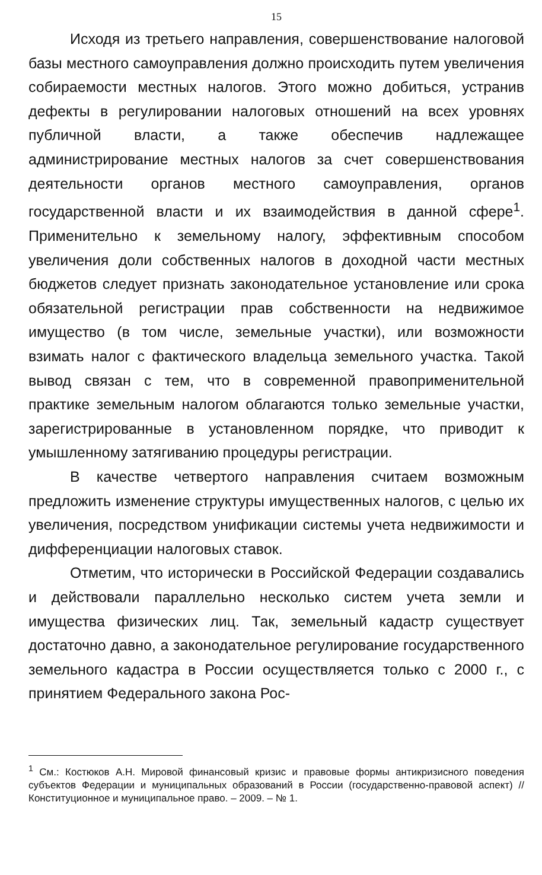15
Исходя из третьего направления, совершенствование налоговой базы местного самоуправления должно происходить путем увеличения собираемости местных налогов. Этого можно добиться, устранив дефекты в регулировании налоговых отношений на всех уровнях публичной власти, а также обеспечив надлежащее администрирование местных налогов за счет совершенствования деятельности органов местного самоуправления, органов государственной власти и их взаимодействия в данной сфере<sup>1</sup>. Применительно к земельному налогу, эффективным способом увеличения доли собственных налогов в доходной части местных бюджетов следует признать законодательное установление или срока обязательной регистрации прав собственности на недвижимое имущество (в том числе, земельные участки), или возможности взимать налог с фактического владельца земельного участка. Такой вывод связан с тем, что в современной правоприменительной практике земельным налогом облагаются только земельные участки, зарегистрированные в установленном порядке, что приводит к умышленному затягиванию процедуры регистрации.
В качестве четвертого направления считаем возможным предложить изменение структуры имущественных налогов, с целью их увеличения, посредством унификации системы учета недвижимости и дифференциации налоговых ставок.
Отметим, что исторически в Российской Федерации создавались и действовали параллельно несколько систем учета земли и имущества физических лиц. Так, земельный кадастр существует достаточно давно, а законодательное регулирование государственного земельного кадастра в России осуществляется только с 2000 г., с принятием Федерального закона Рос-
<sup>1</sup> См.: Костюков А.Н. Мировой финансовый кризис и правовые формы антикризисного поведения субъектов Федерации и муниципальных образований в России (государственно-правовой аспект) // Конституционное и муниципальное право. – 2009. – № 1.